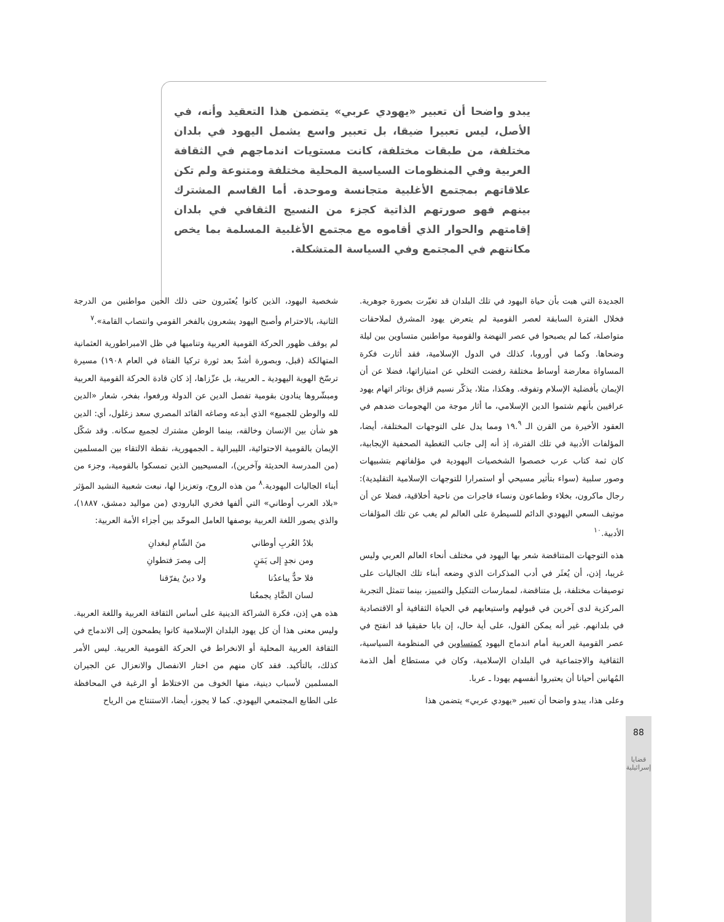يبدو واضحا أن تعبير «يهودي عربي» يتضمن هذا التعقيد وأنه، في الأصل، ليس تعبيرا ضيقا، بل تعبير واسع يشمل اليهود في بلدان مختلفة، من طبقات مختلفة، كانت مستويات اندماجهم في الثقافة العربية وفي المنظومات السياسية المحلية مختلفة ومتنوعة ولم تكن علاقاتهم بمجتمع الأغلبية متجانسة وموحدة. أما القاسم المشترك بينهم فهو صورتهم الذاتية كجزء من النسيج الثقافي في بلدان إقامتهم والحوار الذي أقاموه مع مجتمع الأغلبية المسلمة بما يخص مكانتهم في المجتمع وفي السياسة المتشكلة.
شخصية اليهود، الذين كانوا يُعتَبرون حتى ذلك الحين مواطنين من الدرجة الثانية، بالاحترام وأصبح اليهود يشعرون بالفخر القومي وانتصاب القامة».<sup>٧</sup>
لم يوقف ظهور الحركة القومية العربية وتناميها في ظل الامبراطورية العثمانية المتهالكة (قبل، وبصورة أشدّ بعد ثورة تركيا الفتاة في العام ١٩٠٨) مسيرة ترسّخ الهوية اليهودية ـ العربية، بل عزّزاها، إذ كان قادة الحركة القومية العربية ومبشّروها ينادون بقومية تفصل الدين عن الدولة ورفعوا، بفخر، شعار «الدين لله والوطن للجميع» الذي أبدعه وصاغه القائد المصري سعد زغلول، أي: الدين هو شأن بين الإنسان وخالقه، بينما الوطن مشترك لجميع سكانه. وقد شكّل الإيمان بالقومية الاحتوائية، الليبرالية ـ الجمهورية، نقطة الالتقاء بين المسلمين (من المدرسة الحديثة وآخرين)، المسيحيين الذين تمسكوا بالقومية، وجزء من أبناء الجاليات اليهودية.<sup>٨</sup> من هذه الروح، وتعزيزا لها، نبعت شعبية النشيد المؤثر «بلاد العرب أوطاني» التي ألفها فخري البارودي (من مواليد دمشق، ١٨٨٧)، والذي يصور اللغة العربية بوصفها العامل الموحّد بين أجزاء الأمة العربية:
بلادُ العُربِ أوطاني منَ الشّامِ لبغدانِ ومن نجدٍ إلى يَمَنٍ إلى مِصرَ فتطوانِ فلا حدٌّ يباعدُنا ولا دينٌ يفرّقنا لسان الضَّادِ يجمعُنا
هذه هي إذن، فكرة الشراكة الدينية على أساس الثقافة العربية واللغة العربية. وليس معنى هذا أن كل يهود البلدان الإسلامية كانوا يطمحون إلى الاندماج في الثقافة العربية المحلية أو الانخراط في الحركة القومية العربية. ليس الأمر كذلك، بالتأكيد. فقد كان منهم من اختار الانفصال والانعزال عن الجيران المسلمين لأسباب دينية، منها الخوف من الاختلاط أو الرغبة في المحافظة على الطابع المجتمعي اليهودي. كما لا يجوز، أيضا، الاستنتاج من الرياح
الجديدة التي هبت بأن حياة اليهود في تلك البلدان قد تغيّرت بصورة جوهرية. فخلال الفترة السابقة لعصر القومية لم يتعرض يهود المشرق لملاحقات متواصلة، كما لم يصبحوا في عصر النهضة والقومية مواطنين متساوين بين ليلة وضحاها. وكما في أوروبا، كذلك في الدول الإسلامية، فقد أثارت فكرة المساواة معارضة أوساط مختلفة رفضت التخلي عن امتيازاتها، فضلا عن أن الإيمان بأفضلية الإسلام وتفوقه. وهكذا، مثلا، يذكّر نسيم قزاق بوتائر اتهام يهود عراقيين بأنهم شتموا الدين الإسلامي، ما أثار موجة من الهجومات ضدهم في العقود الأخيرة من القرن الـ ١٩.<sup>٩</sup> ومما يدل على التوجهات المختلفة، أيضا، المؤلفات الأدبية في تلك الفترة، إذ أنه إلى جانب التغطية الصحفية الإيجابية، كان ثمة كتاب عرب خصصوا الشخصيات اليهودية في مؤلفاتهم بتشبيهات وصور سلبية (سواء بتأثير مسيحي أو استمرارا للتوجهات الإسلامية التقليدية): رجال ماكرون، بخلاء وطماعون ونساء فاجرات من ناحية أخلاقية، فضلا عن أن موتيف السعي اليهودي الدائم للسيطرة على العالم لم يغب عن تلك المؤلفات الأدبية.<sup>١٠</sup>
هذه التوجهات المتناقضة شعر بها اليهود في مختلف أنحاء العالم العربي وليس غريبا، إذن، أن يُعثَر في أدب المذكرات الذي وضعه أبناء تلك الجاليات على توصيفات مختلفة، بل متناقضة، لممارسات التنكيل والتمييز، بينما تتمثل التجربة المركزية لدى آخرين في قبولهم واستيعابهم في الحياة الثقافية أو الاقتصادية في بلدانهم. غير أنه يمكن القول، على أية حال، إن بابا حقيقيا قد انفتح في عصر القومية العربية أمام اندماج اليهود كمتساوين في المنظومة السياسية، الثقافية والاجتماعية في البلدان الإسلامية، وكان في مستطاع أهل الذمة المُهانين أحيانا أن يعتبروا أنفسهم يهودا ـ عربا.
وعلى هذا، يبدو واضحا أن تعبير «يهودي عربي» يتضمن هذا
88
قضايا إسرائيلية